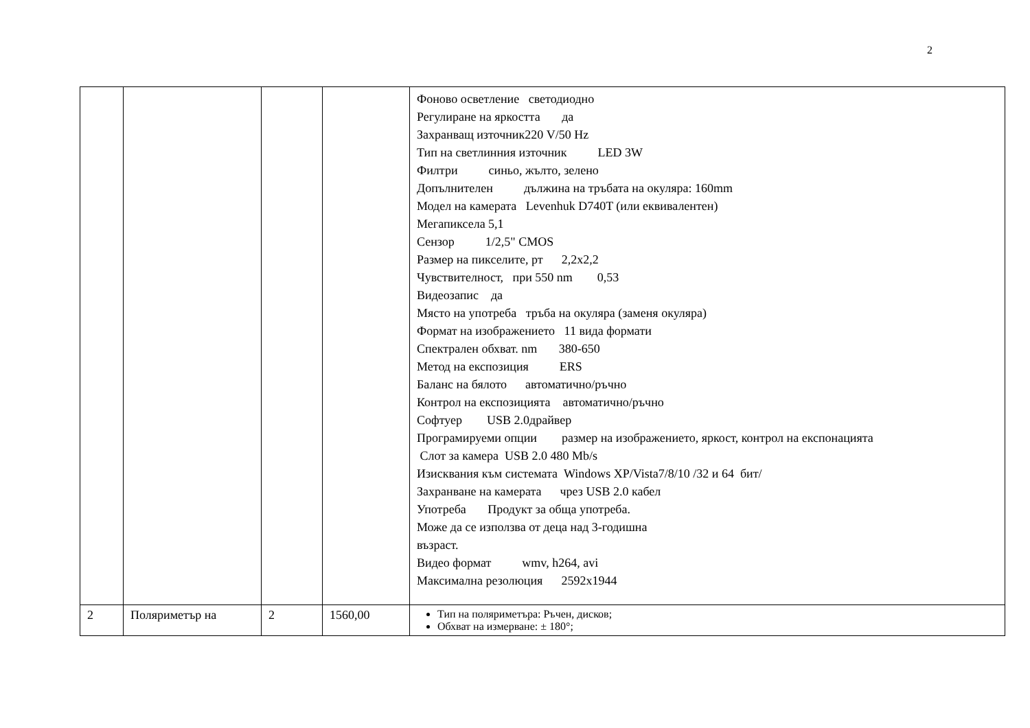2
| | | | | Фоново осветление светодиодно Регулиране на яркостта да Захранващ източник220 V/50 Hz Тип на светлинния източник LED 3W Филтри синьо, жълто, зелено Допълнителен дължина на тръбата на окуляра: 160mm Модел на камерата Levenhuk D740T (или еквивалентен) Мегапиксела 5,1 Сензор 1/2,5" CMOS Размер на пикселите, рт 2,2х2,2 Чувствителност, при 550 nm 0,53 Видеозапис да Място на употреба тръба на окуляра (заменя окуляра) Формат на изображението 11 вида формати Спектрален обхват. nm 380-650 Метод на експозиция ERS Баланс на бялото автоматично/ръчно Контрол на експозицията автоматично/ръчно Софтуер USB 2.0драйвер Програмируеми опции размер на изображението, яркост, контрол на експонацията Слот за камера USB 2.0 480 Mb/s Изисквания към системата Windows XP/Vista7/8/10 /32 и 64 бит/ Захранване на камерата чрез USB 2.0 кабел Употреба Продукт за обща употреба. Може да се използва от деца над 3-годишна възраст. Видео формат wmv, h264, avi Максимална резолюция 2592x1944 |
| 2 | Поляриметър на | 2 | 1560,00 | Тип на поляриметъра: Ръчен, дисков; Обхват на измерване: ± 180°; |